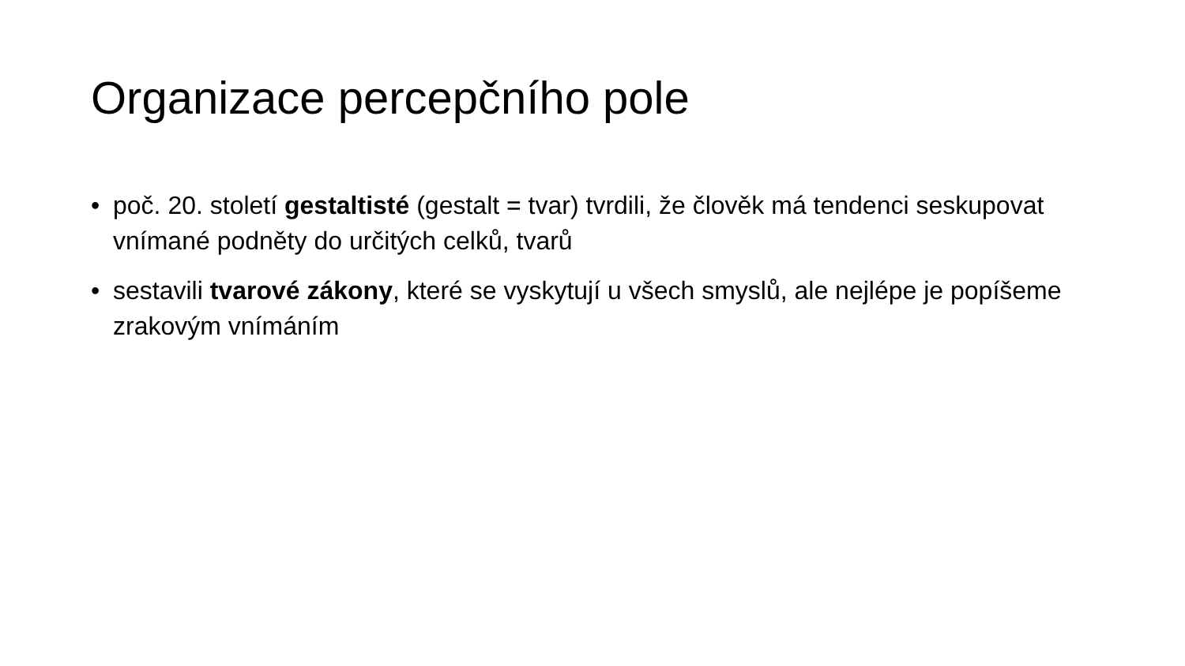Organizace percepčního pole
• poč. 20. století gestaltisté (gestalt = tvar) tvrdili, že člověk má tendenci seskupovat vnímané podněty do určitých celků, tvarů
• sestavili tvarové zákony, které se vyskytují u všech smyslů, ale nejlépe je popíšeme zrakovým vnímáním